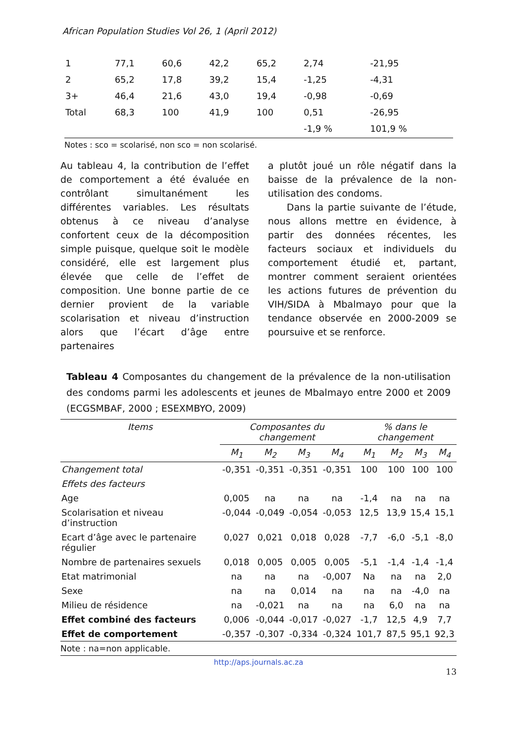African Population Studies Vol 26, 1 (April 2012)
| 1 | 77,1 | 60,6 | 42,2 | 65,2 | 2,74 | -21,95 |
| 2 | 65,2 | 17,8 | 39,2 | 15,4 | -1,25 | -4,31 |
| 3+ | 46,4 | 21,6 | 43,0 | 19,4 | -0,98 | -0,69 |
| Total | 68,3 | 100 | 41,9 | 100 | 0,51 | -26,95 |
| | | | | | -1,9 % | 101,9 % |
Notes : sco = scolarisé, non sco = non scolarisé.
Au tableau 4, la contribution de l’effet de comportement a été évaluée en contrôlant simultanément les différentes variables. Les résultats obtenus à ce niveau d’analyse confortent ceux de la décomposition simple puisque, quelque soit le modèle considéré, elle est largement plus élevée que celle de l’effet de composition. Une bonne partie de ce dernier provient de la variable scolarisation et niveau d’instruction alors que l’écart d’âge entre partenaires
a plutôt joué un rôle négatif dans la baisse de la prévalence de la non-utilisation des condoms.
Dans la partie suivante de l’étude, nous allons mettre en évidence, à partir des données récentes, les facteurs sociaux et individuels du comportement étudié et, partant, montrer comment seraient orientées les actions futures de prévention du VIH/SIDA à Mbalmayo pour que la tendance observée en 2000-2009 se poursuive et se renforce.
Tableau 4 Composantes du changement de la prévalence de la non-utilisation des condoms parmi les adolescents et jeunes de Mbalmayo entre 2000 et 2009 (ECGSMBAF, 2000 ; ESEXMBYO, 2009)
| Items | Composantes du changement | | | | % dans le changement | | | |
| --- | --- | --- | --- | --- | --- | --- | --- | --- |
| | M<sub>1</sub> | M<sub>2</sub> | M<sub>3</sub> | M<sub>4</sub> | M<sub>1</sub> | M<sub>2</sub> | M<sub>3</sub> | M<sub>4</sub> |
| Changement total | -0,351 | -0,351 | -0,351 | -0,351 | 100 | 100 | 100 | 100 |
| Effets des facteurs | | | | | | | | |
| Age | 0,005 | na | na | na | -1,4 | na | na | na |
| Scolarisation et niveau d’instruction | -0,044 | -0,049 | -0,054 | -0,053 | 12,5 | 13,9 | 15,4 | 15,1 |
| Ecart d’âge avec le partenaire régulier | 0,027 | 0,021 | 0,018 | 0,028 | -7,7 | -6,0 | -5,1 | -8,0 |
| Nombre de partenaires sexuels | 0,018 | 0,005 | 0,005 | 0,005 | -5,1 | -1,4 | -1,4 | -1,4 |
| Etat matrimonial | na | na | na | -0,007 | Na | na | na | 2,0 |
| Sexe | na | na | 0,014 | na | na | na | -4,0 | na |
| Milieu de résidence | na | -0,021 | na | na | na | 6,0 | na | na |
| Effet combiné des facteurs | 0,006 | -0,044 | -0,017 | -0,027 | -1,7 | 12,5 | 4,9 | 7,7 |
| Effet de comportement | -0,357 | -0,307 | -0,334 | -0,324 | 101,7 | 87,5 | 95,1 | 92,3 |
Note : na=non applicable.
http://aps.journals.ac.za
13